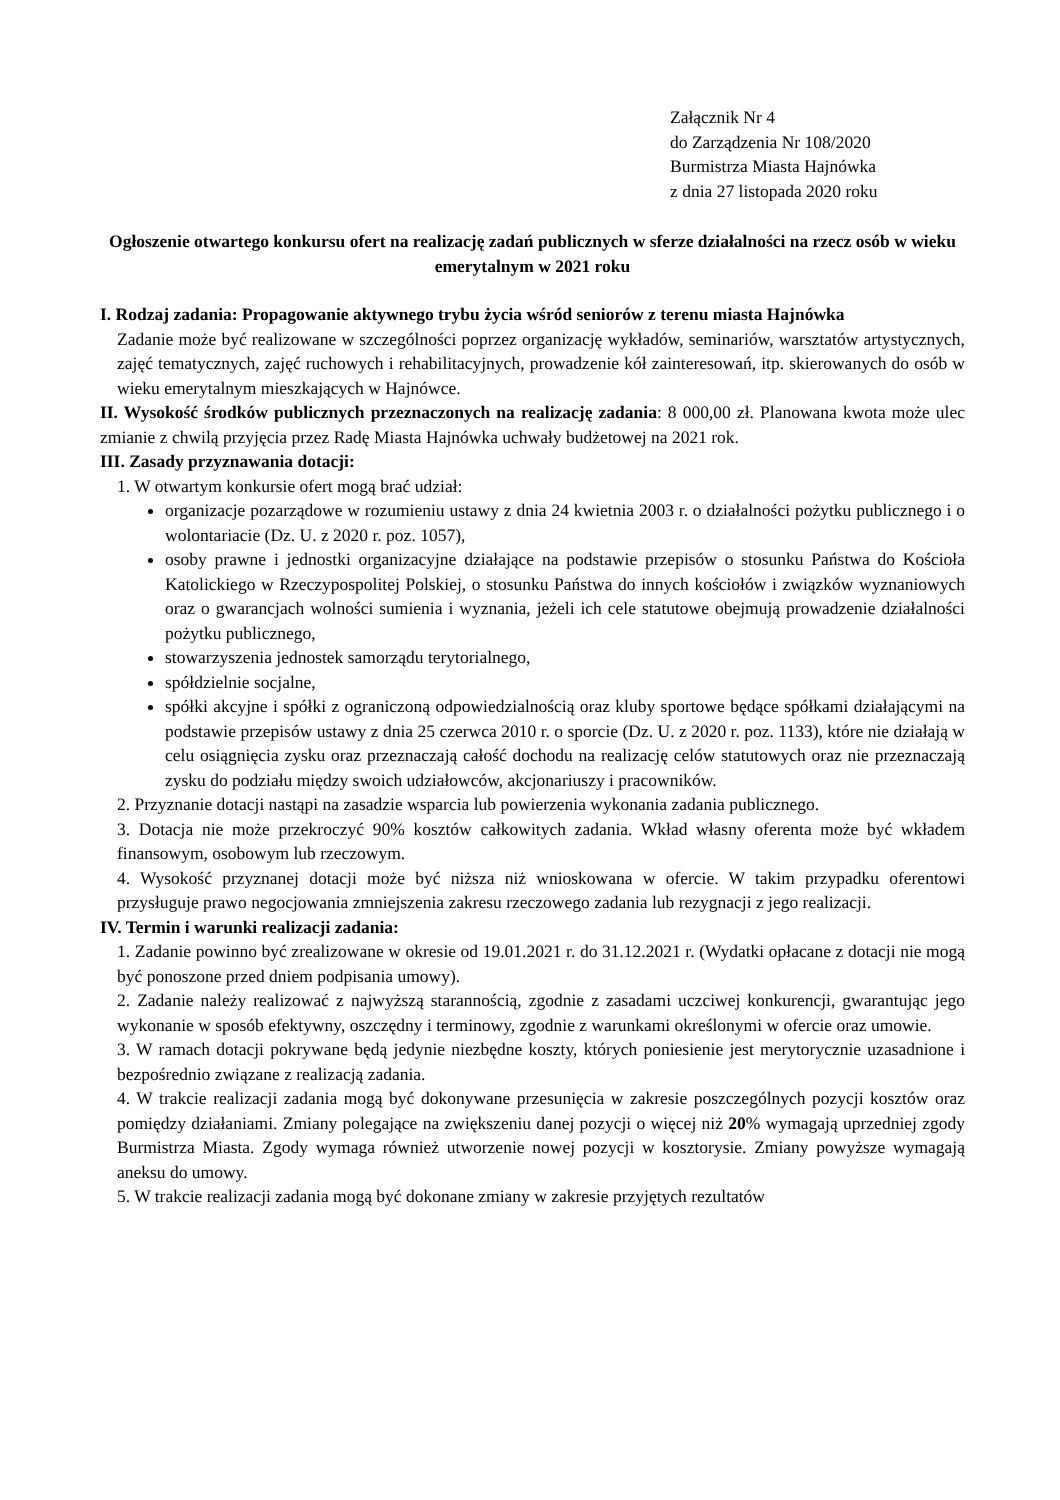Załącznik Nr 4
do Zarządzenia Nr 108/2020
Burmistrza Miasta Hajnówka
z dnia 27 listopada 2020 roku
Ogłoszenie otwartego konkursu ofert na realizację zadań publicznych w sferze działalności na rzecz osób w wieku emerytalnym w 2021 roku
I. Rodzaj zadania: Propagowanie aktywnego trybu życia wśród seniorów z terenu miasta Hajnówka
Zadanie może być realizowane w szczególności poprzez organizację wykładów, seminariów, warsztatów artystycznych, zajęć tematycznych, zajęć ruchowych i rehabilitacyjnych, prowadzenie kół zainteresowań, itp. skierowanych do osób w wieku emerytalnym mieszkających w Hajnówce.
II. Wysokość środków publicznych przeznaczonych na realizację zadania: 8 000,00 zł. Planowana kwota może ulec zmianie z chwilą przyjęcia przez Radę Miasta Hajnówka uchwały budżetowej na 2021 rok.
III. Zasady przyznawania dotacji:
1. W otwartym konkursie ofert mogą brać udział:
organizacje pozarządowe w rozumieniu ustawy z dnia 24 kwietnia 2003 r. o działalności pożytku publicznego i o wolontariacie (Dz. U. z 2020 r. poz. 1057),
osoby prawne i jednostki organizacyjne działające na podstawie przepisów o stosunku Państwa do Kościoła Katolickiego w Rzeczypospolitej Polskiej, o stosunku Państwa do innych kościołów i związków wyznaniowych oraz o gwarancjach wolności sumienia i wyznania, jeżeli ich cele statutowe obejmują prowadzenie działalności pożytku publicznego,
stowarzyszenia jednostek samorządu terytorialnego,
spółdzielnie socjalne,
spółki akcyjne i spółki z ograniczoną odpowiedzialnością oraz kluby sportowe będące spółkami działającymi na podstawie przepisów ustawy z dnia 25 czerwca 2010 r. o sporcie (Dz. U. z 2020 r. poz. 1133), które nie działają w celu osiągnięcia zysku oraz przeznaczają całość dochodu na realizację celów statutowych oraz nie przeznaczają zysku do podziału między swoich udziałowców, akcjonariuszy i pracowników.
2. Przyznanie dotacji nastąpi na zasadzie wsparcia lub powierzenia wykonania zadania publicznego.
3. Dotacja nie może przekroczyć 90% kosztów całkowitych zadania. Wkład własny oferenta może być wkładem finansowym, osobowym lub rzeczowym.
4. Wysokość przyznanej dotacji może być niższa niż wnioskowana w ofercie. W takim przypadku oferentowi przysługuje prawo negocjowania zmniejszenia zakresu rzeczowego zadania lub rezygnacji z jego realizacji.
IV. Termin i warunki realizacji zadania:
1. Zadanie powinno być zrealizowane w okresie od 19.01.2021 r. do 31.12.2021 r. (Wydatki opłacane z dotacji nie mogą być ponoszone przed dniem podpisania umowy).
2. Zadanie należy realizować z najwyższą starannością, zgodnie z zasadami uczciwej konkurencji, gwarantując jego wykonanie w sposób efektywny, oszczędny i terminowy, zgodnie z warunkami określonymi w ofercie oraz umowie.
3. W ramach dotacji pokrywane będą jedynie niezbędne koszty, których poniesienie jest merytorycznie uzasadnione i bezpośrednio związane z realizacją zadania.
4. W trakcie realizacji zadania mogą być dokonywane przesunięcia w zakresie poszczególnych pozycji kosztów oraz pomiędzy działaniami. Zmiany polegające na zwiększeniu danej pozycji o więcej niż 20% wymagają uprzedniej zgody Burmistrza Miasta. Zgody wymaga również utworzenie nowej pozycji w kosztorysie. Zmiany powyższe wymagają aneksu do umowy.
5. W trakcie realizacji zadania mogą być dokonane zmiany w zakresie przyjętych rezultatów